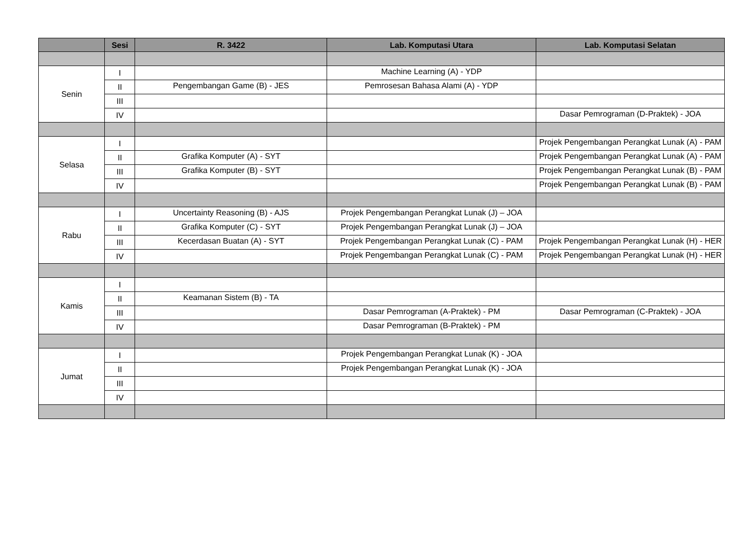| | Sesi | R. 3422 | Lab. Komputasi Utara | Lab. Komputasi Selatan |
| --- | --- | --- | --- | --- |
| Senin | I | | Machine Learning (A) - YDP | |
| | II | Pengembangan Game (B) - JES | Pemrosesan Bahasa Alami (A) - YDP | |
| | III | | | |
| | IV | | | Dasar Pemrograman (D-Praktek) - JOA |
| Selasa | I | | | Projek Pengembangan Perangkat Lunak (A) - PAM |
| | II | Grafika Komputer (A) - SYT | | Projek Pengembangan Perangkat Lunak (A) - PAM |
| | III | Grafika Komputer (B) - SYT | | Projek Pengembangan Perangkat Lunak (B) - PAM |
| | IV | | | Projek Pengembangan Perangkat Lunak (B) - PAM |
| Rabu | I | Uncertainty Reasoning (B) - AJS | Projek Pengembangan Perangkat Lunak (J) – JOA | |
| | II | Grafika Komputer (C) - SYT | Projek Pengembangan Perangkat Lunak (J) – JOA | |
| | III | Kecerdasan Buatan (A) - SYT | Projek Pengembangan Perangkat Lunak (C) - PAM | Projek Pengembangan Perangkat Lunak (H) - HER |
| | IV | | Projek Pengembangan Perangkat Lunak (C) - PAM | Projek Pengembangan Perangkat Lunak (H) - HER |
| Kamis | I | | | |
| | II | Keamanan Sistem (B) - TA | | |
| | III | | Dasar Pemrograman (A-Praktek) - PM | Dasar Pemrograman (C-Praktek) - JOA |
| | IV | | Dasar Pemrograman (B-Praktek) - PM | |
| Jumat | I | | Projek Pengembangan Perangkat Lunak (K) - JOA | |
| | II | | Projek Pengembangan Perangkat Lunak (K) - JOA | |
| | III | | | |
| | IV | | | |